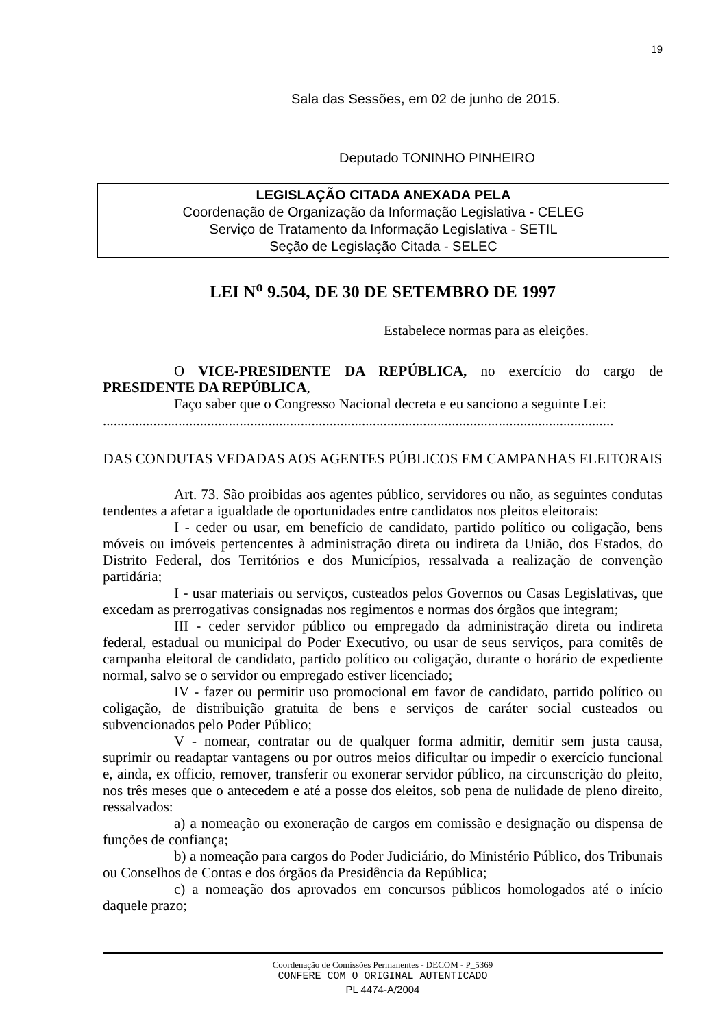19
Sala das Sessões, em 02 de junho de 2015.
Deputado TONINHO PINHEIRO
LEGISLAÇÃO CITADA ANEXADA PELA
Coordenação de Organização da Informação Legislativa - CELEG
Serviço de Tratamento da Informação Legislativa - SETIL
Seção de Legislação Citada - SELEC
LEI N<sup>o</sup> 9.504, DE 30 DE SETEMBRO DE 1997
Estabelece normas para as eleições.
O VICE-PRESIDENTE DA REPÚBLICA, no exercício do cargo de PRESIDENTE DA REPÚBLICA,
Faço saber que o Congresso Nacional decreta e eu sanciono a seguinte Lei:
..............................................................................................................................................
DAS CONDUTAS VEDADAS AOS AGENTES PÚBLICOS EM CAMPANHAS ELEITORAIS
Art. 73. São proibidas aos agentes público, servidores ou não, as seguintes condutas tendentes a afetar a igualdade de oportunidades entre candidatos nos pleitos eleitorais:
I - ceder ou usar, em benefício de candidato, partido político ou coligação, bens móveis ou imóveis pertencentes à administração direta ou indireta da União, dos Estados, do Distrito Federal, dos Territórios e dos Municípios, ressalvada a realização de convenção partidária;
I - usar materiais ou serviços, custeados pelos Governos ou Casas Legislativas, que excedam as prerrogativas consignadas nos regimentos e normas dos órgãos que integram;
III - ceder servidor público ou empregado da administração direta ou indireta federal, estadual ou municipal do Poder Executivo, ou usar de seus serviços, para comitês de campanha eleitoral de candidato, partido político ou coligação, durante o horário de expediente normal, salvo se o servidor ou empregado estiver licenciado;
IV - fazer ou permitir uso promocional em favor de candidato, partido político ou coligação, de distribuição gratuita de bens e serviços de caráter social custeados ou subvencionados pelo Poder Público;
V - nomear, contratar ou de qualquer forma admitir, demitir sem justa causa, suprimir ou readaptar vantagens ou por outros meios dificultar ou impedir o exercício funcional e, ainda, ex officio, remover, transferir ou exonerar servidor público, na circunscrição do pleito, nos três meses que o antecedem e até a posse dos eleitos, sob pena de nulidade de pleno direito, ressalvados:
a) a nomeação ou exoneração de cargos em comissão e designação ou dispensa de funções de confiança;
b) a nomeação para cargos do Poder Judiciário, do Ministério Público, dos Tribunais ou Conselhos de Contas e dos órgãos da Presidência da República;
c) a nomeação dos aprovados em concursos públicos homologados até o início daquele prazo;
Coordenação de Comissões Permanentes - DECOM - P_5369
CONFERE COM O ORIGINAL AUTENTICADO
PL 4474-A/2004